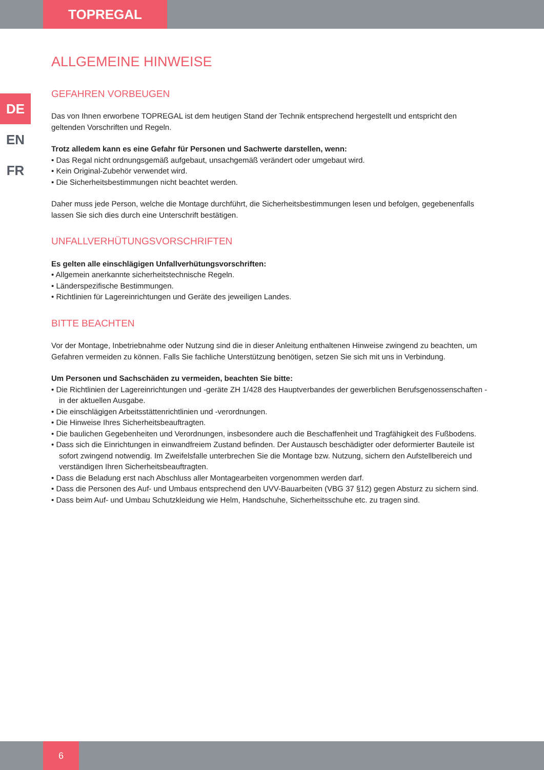TOPREGAL
DE
EN
FR
ALLGEMEINE HINWEISE
GEFAHREN VORBEUGEN
Das von Ihnen erworbene TOPREGAL ist dem heutigen Stand der Technik entsprechend hergestellt und entspricht den geltenden Vorschriften und Regeln.
Trotz alledem kann es eine Gefahr für Personen und Sachwerte darstellen, wenn:
• Das Regal nicht ordnungsgemäß aufgebaut, unsachgemäß verändert oder umgebaut wird.
• Kein Original-Zubehör verwendet wird.
• Die Sicherheitsbestimmungen nicht beachtet werden.
Daher muss jede Person, welche die Montage durchführt, die Sicherheitsbestimmungen lesen und befolgen, gegebenenfalls lassen Sie sich dies durch eine Unterschrift bestätigen.
UNFALLVERHÜTUNGSVORSCHRIFTEN
Es gelten alle einschlägigen Unfallverhütungsvorschriften:
• Allgemein anerkannte sicherheitstechnische Regeln.
• Länderspezifische Bestimmungen.
• Richtlinien für Lagereinrichtungen und Geräte des jeweiligen Landes.
BITTE BEACHTEN
Vor der Montage, Inbetriebnahme oder Nutzung sind die in dieser Anleitung enthaltenen Hinweise zwingend zu beachten, um Gefahren vermeiden zu können. Falls Sie fachliche Unterstützung benötigen, setzen Sie sich mit uns in Verbindung.
Um Personen und Sachschäden zu vermeiden, beachten Sie bitte:
• Die Richtlinien der Lagereinrichtungen und -geräte ZH 1/428 des Hauptverbandes der gewerblichen Berufsgenossenschaften - in der aktuellen Ausgabe.
• Die einschlägigen Arbeitsstättenrichtlinien und -verordnungen.
• Die Hinweise Ihres Sicherheitsbeauftragten.
• Die baulichen Gegebenheiten und Verordnungen, insbesondere auch die Beschaffenheit und Tragfähigkeit des Fußbodens.
• Dass sich die Einrichtungen in einwandfreiem Zustand befinden. Der Austausch beschädigter oder deformierter Bauteile ist sofort zwingend notwendig. Im Zweifelsfalle unterbrechen Sie die Montage bzw. Nutzung, sichern den Aufstellbereich und verständigen Ihren Sicherheitsbeauftragten.
• Dass die Beladung erst nach Abschluss aller Montagearbeiten vorgenommen werden darf.
• Dass die Personen des Auf- und Umbaus entsprechend den UVV-Bauarbeiten (VBG 37 §12) gegen Absturz zu sichern sind.
• Dass beim Auf- und Umbau Schutzkleidung wie Helm, Handschuhe, Sicherheitsschuhe etc. zu tragen sind.
6